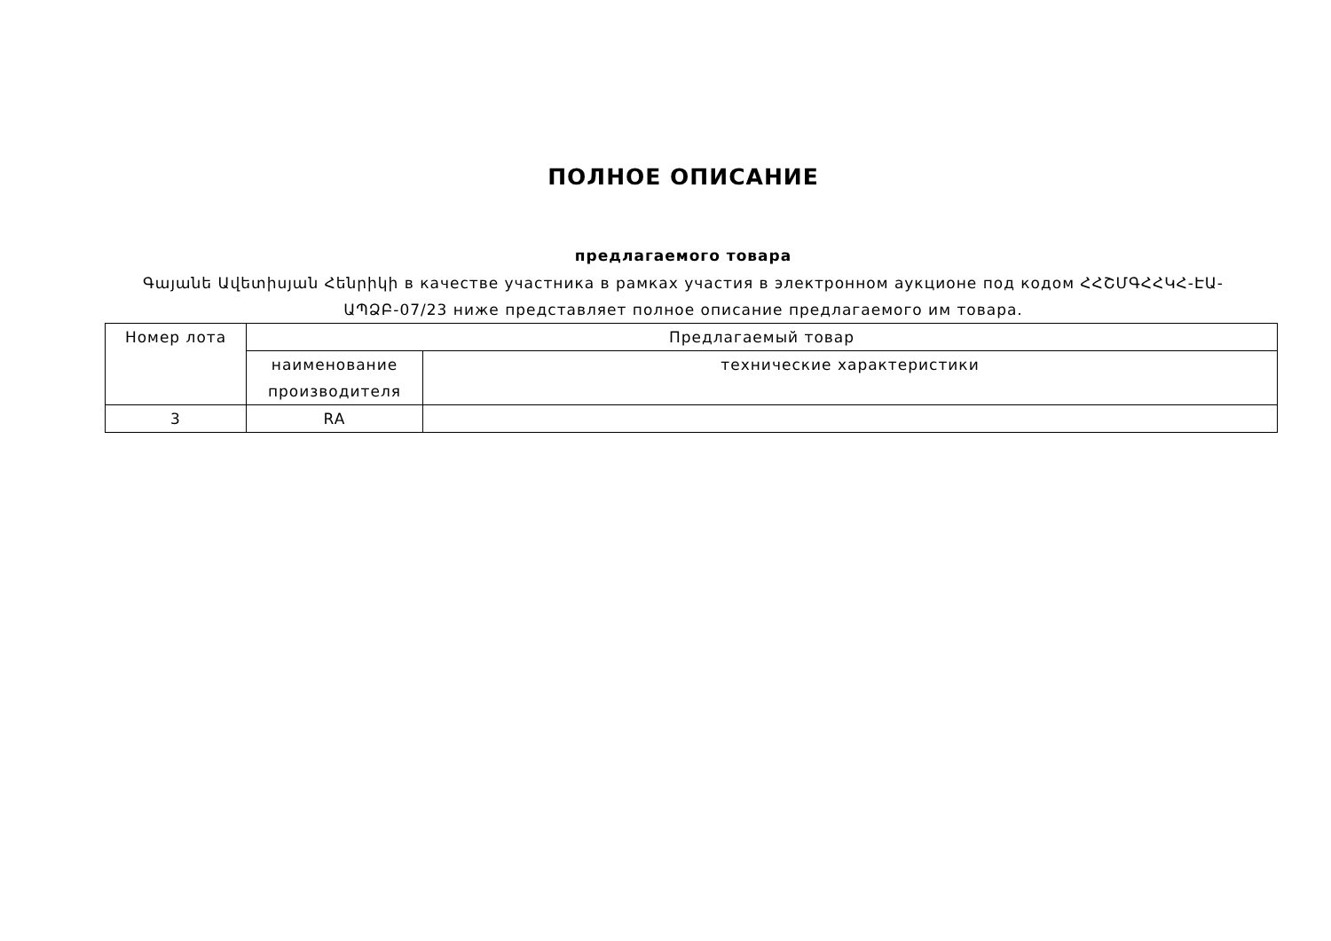ПОЛНОЕ ОПИСАНИЕ
предлагаемого товара
Գայանե Ավետիսյան Հենրիկի в качестве участника в рамках участия в электронном аукционе под кодом ՀՀՇՄԳՀՀԿՀ-ԷԱ-ԱՊՁԲ-07/23 ниже представляет полное описание предлагаемого им товара.
| Номер лота | Предлагаемый товар | |
| --- | --- | --- |
| | наименование производителя | технические характеристики |
| 3 | RA | |